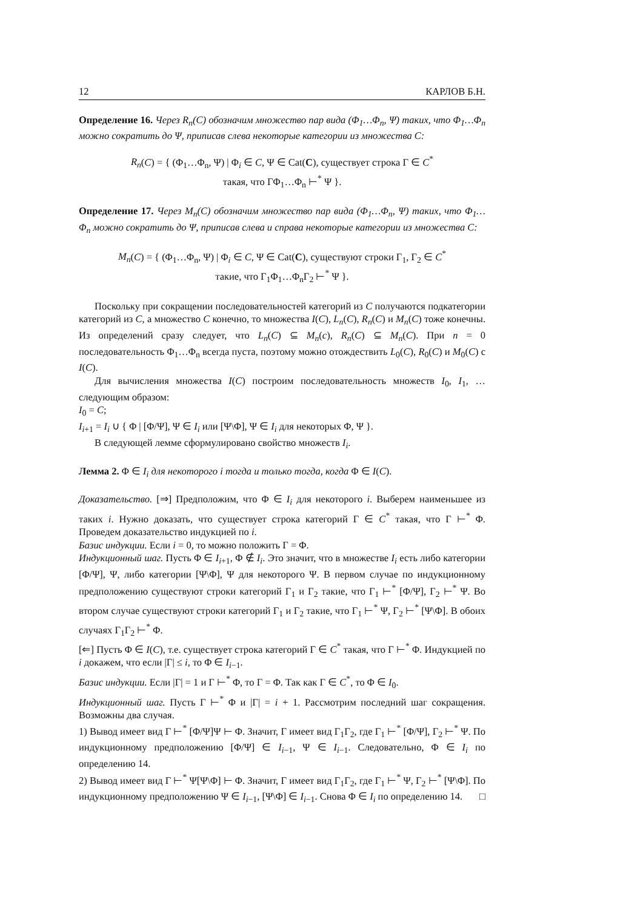12 КАРЛОВ Б.Н.
Определение 16. Через R<sub>n</sub>(C) обозначим множество пар вида (Φ<sub>1</sub>…Φ<sub>n</sub>, Ψ) таких, что Φ<sub>1</sub>…Φ<sub>n</sub> можно сократить до Ψ, приписав слева некоторые категории из множества C:
R<sub>n</sub>(C) = { (Φ<sub>1</sub>…Φ<sub>n</sub>, Ψ) | Φ<sub>i</sub> ∈ C, Ψ ∈ Cat(C), существует строка Γ ∈ C<sup>*</sup>
такая, что ΓΦ<sub>1</sub>…Φ<sub>n</sub> ⊢<sup>*</sup> Ψ }.
Определение 17. Через M<sub>n</sub>(C) обозначим множество пар вида (Φ<sub>1</sub>…Φ<sub>n</sub>, Ψ) таких, что Φ<sub>1</sub>…Φ<sub>n</sub> можно сократить до Ψ, приписав слева и справа некоторые категории из множества C:
M<sub>n</sub>(C) = { (Φ<sub>1</sub>…Φ<sub>n</sub>, Ψ) | Φ<sub>i</sub> ∈ C, Ψ ∈ Cat(C), существуют строки Γ<sub>1</sub>, Γ<sub>2</sub> ∈ C<sup>*</sup>
такие, что Γ<sub>1</sub>Φ<sub>1</sub>…Φ<sub>n</sub>Γ<sub>2</sub> ⊢<sup>*</sup> Ψ }.
Поскольку при сокращении последовательностей категорий из C получаются подкатегории категорий из C, а множество C конечно, то множества I(C), L<sub>n</sub>(C), R<sub>n</sub>(C) и M<sub>n</sub>(C) тоже конечны. Из определений сразу следует, что L<sub>n</sub>(C) ⊆ M<sub>n</sub>(c), R<sub>n</sub>(C) ⊆ M<sub>n</sub>(C). При n = 0 последовательность Φ<sub>1</sub>…Φ<sub>n</sub> всегда пуста, поэтому можно отождествить L<sub>0</sub>(C), R<sub>0</sub>(C) и M<sub>0</sub>(C) с I(C).
Для вычисления множества I(C) построим последовательность множеств I<sub>0</sub>, I<sub>1</sub>, … следующим образом:
I<sub>0</sub> = C;
I<sub>i+1</sub> = I<sub>i</sub> ∪ { Φ | [Φ/Ψ], Ψ ∈ I<sub>i</sub> или [Ψ\Φ], Ψ ∈ I<sub>i</sub> для некоторых Φ, Ψ }.
В следующей лемме сформулировано свойство множеств I<sub>i</sub>.
Лемма 2. Φ ∈ I<sub>i</sub> для некоторого i тогда и только тогда, когда Φ ∈ I(C).
Доказательство. [⇒] Предположим, что Φ ∈ I<sub>i</sub> для некоторого i. Выберем наименьшее из таких i. Нужно доказать, что существует строка категорий Γ ∈ C<sup>*</sup> такая, что Γ ⊢<sup>*</sup> Φ. Проведем доказательство индукцией по i.
Базис индукции. Если i = 0, то можно положить Γ = Φ.
Индукционный шаг. Пусть Φ ∈ I<sub>i+1</sub>, Φ ∉ I<sub>i</sub>. Это значит, что в множестве I<sub>i</sub> есть либо категории [Φ/Ψ], Ψ, либо категории [Ψ\Φ], Ψ для некоторого Ψ. В первом случае по индукционному предположению существуют строки категорий Γ<sub>1</sub> и Γ<sub>2</sub> такие, что Γ<sub>1</sub> ⊢<sup>*</sup> [Φ/Ψ], Γ<sub>2</sub> ⊢<sup>*</sup> Ψ. Во втором случае существуют строки категорий Γ<sub>1</sub> и Γ<sub>2</sub> такие, что Γ<sub>1</sub> ⊢<sup>*</sup> Ψ, Γ<sub>2</sub> ⊢<sup>*</sup> [Ψ\Φ]. В обоих случаях Γ<sub>1</sub>Γ<sub>2</sub> ⊢<sup>*</sup> Φ.
[⇐] Пусть Φ ∈ I(C), т.е. существует строка категорий Γ ∈ C<sup>*</sup> такая, что Γ ⊢<sup>*</sup> Φ. Индукцией по i докажем, что если |Γ| ≤ i, то Φ ∈ I<sub>i−1</sub>.
Базис индукции. Если |Γ| = 1 и Γ ⊢<sup>*</sup> Φ, то Γ = Φ. Так как Γ ∈ C<sup>*</sup>, то Φ ∈ I<sub>0</sub>.
Индукционный шаг. Пусть Γ ⊢<sup>*</sup> Φ и |Γ| = i + 1. Рассмотрим последний шаг сокращения. Возможны два случая.
1) Вывод имеет вид Γ ⊢<sup>*</sup> [Φ/Ψ]Ψ ⊢ Φ. Значит, Γ имеет вид Γ<sub>1</sub>Γ<sub>2</sub>, где Γ<sub>1</sub> ⊢<sup>*</sup> [Φ/Ψ], Γ<sub>2</sub> ⊢<sup>*</sup> Ψ. По индукционному предположению [Φ/Ψ] ∈ I<sub>i−1</sub>, Ψ ∈ I<sub>i−1</sub>. Следовательно, Φ ∈ I<sub>i</sub> по определению 14.
2) Вывод имеет вид Γ ⊢<sup>*</sup> Ψ[Ψ\Φ] ⊢ Φ. Значит, Γ имеет вид Γ<sub>1</sub>Γ<sub>2</sub>, где Γ<sub>1</sub> ⊢<sup>*</sup> Ψ, Γ<sub>2</sub> ⊢<sup>*</sup> [Ψ\Φ]. По индукционному предположению Ψ ∈ I<sub>i−1</sub>, [Ψ\Φ] ∈ I<sub>i−1</sub>. Снова Φ ∈ I<sub>i</sub> по определению 14. □